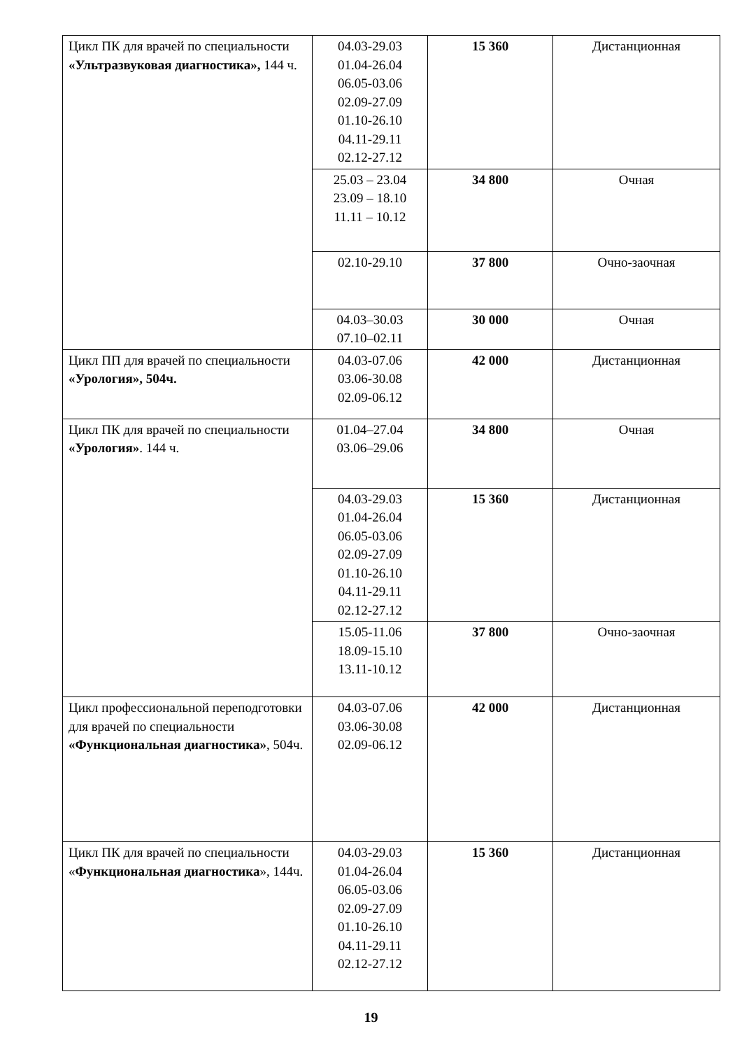| Цикл ПК для врачей по специальности «Ультразвуковая диагностика», 144 ч. | 04.03-29.03 01.04-26.04 06.05-03.06 02.09-27.09 01.10-26.10 04.11-29.11 02.12-27.12 | 15 360 | Дистанционная |
| | 25.03 – 23.04 23.09 – 18.10 11.11 – 10.12 | 34 800 | Очная |
| | 02.10-29.10 | 37 800 | Очно-заочная |
| | 04.03–30.03 07.10–02.11 | 30 000 | Очная |
| Цикл ПП для врачей по специальности «Урология», 504ч. | 04.03-07.06 03.06-30.08 02.09-06.12 | 42 000 | Дистанционная |
| Цикл ПК для врачей по специальности «Урология» . 144 ч. | 01.04–27.04 03.06–29.06 | 34 800 | Очная |
| | 04.03-29.03 01.04-26.04 06.05-03.06 02.09-27.09 01.10-26.10 04.11-29.11 02.12-27.12 | 15 360 | Дистанционная |
| | 15.05-11.06 18.09-15.10 13.11-10.12 | 37 800 | Очно-заочная |
| Цикл профессиональной переподготовки для врачей по специальности «Функциональная диагностика» , 504ч. | 04.03-07.06 03.06-30.08 02.09-06.12 | 42 000 | Дистанционная |
| Цикл ПК для врачей по специальности « Функциональная диагностика », 144ч. | 04.03-29.03 01.04-26.04 06.05-03.06 02.09-27.09 01.10-26.10 04.11-29.11 02.12-27.12 | 15 360 | Дистанционная |
19